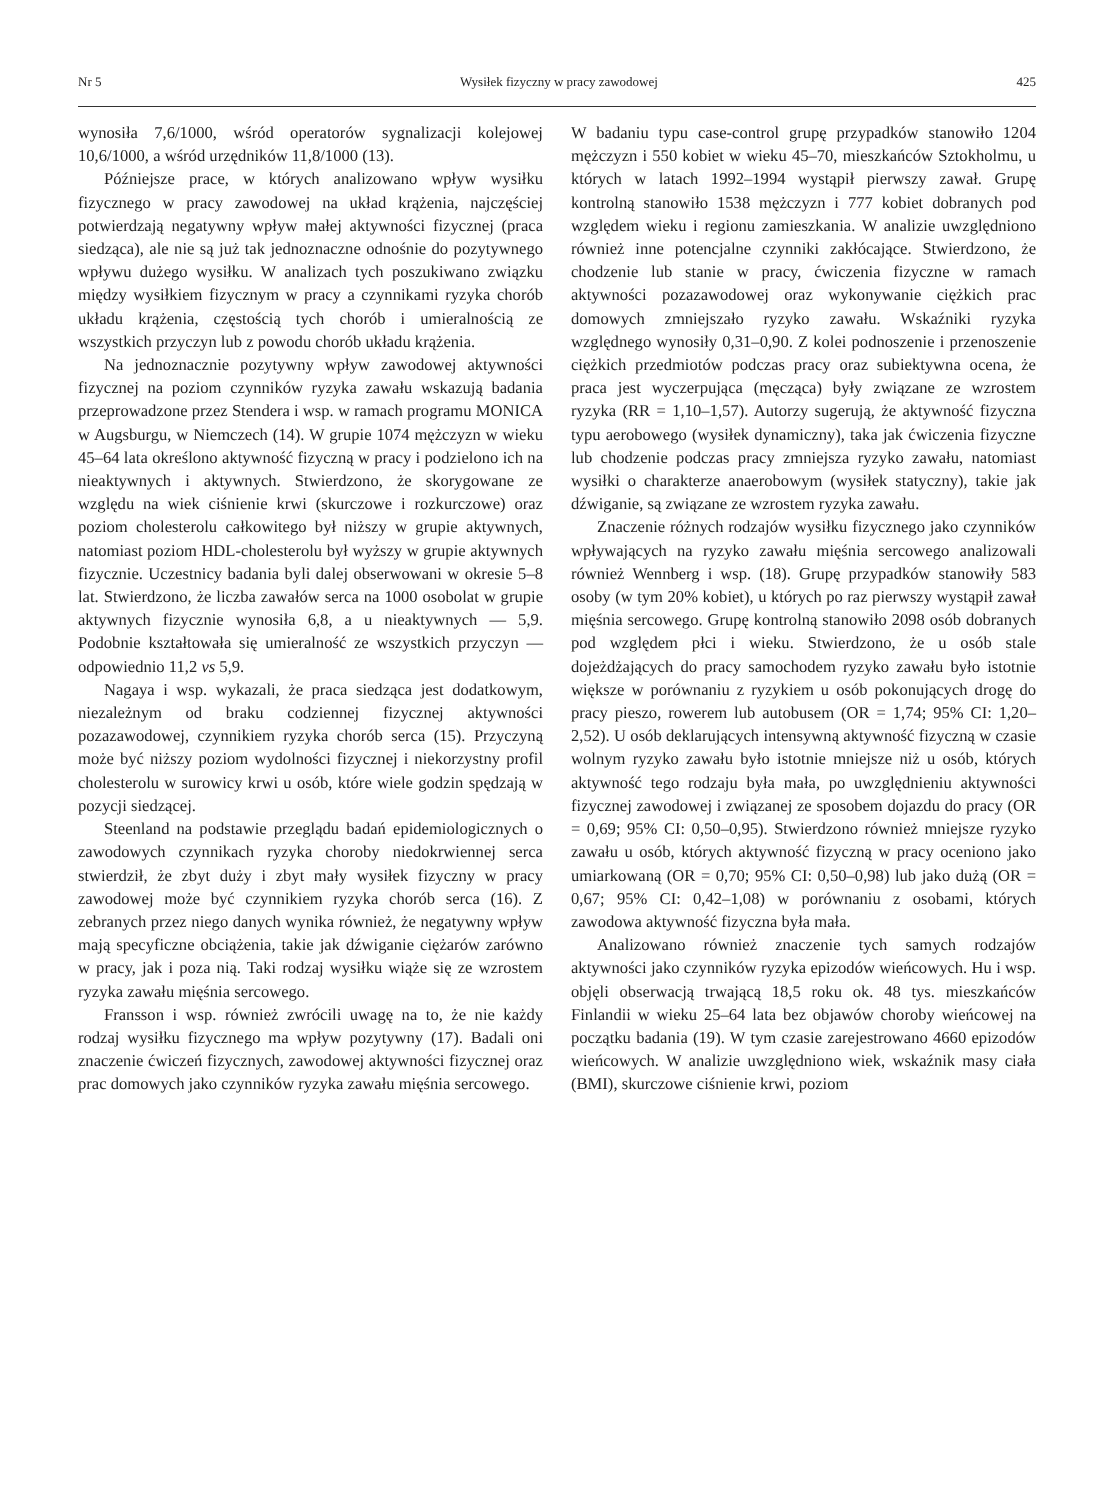Nr 5 Wysiłek fizyczny w pracy zawodowej 425
wynosiła 7,6/1000, wśród operatorów sygnalizacji kolejowej 10,6/1000, a wśród urzędników 11,8/1000 (13).
Późniejsze prace, w których analizowano wpływ wysiłku fizycznego w pracy zawodowej na układ krążenia, najczęściej potwierdzają negatywny wpływ małej aktywności fizycznej (praca siedząca), ale nie są już tak jednoznaczne odnośnie do pozytywnego wpływu dużego wysiłku. W analizach tych poszukiwano związku między wysiłkiem fizycznym w pracy a czynnikami ryzyka chorób układu krążenia, częstością tych chorób i umieralnością ze wszystkich przyczyn lub z powodu chorób układu krążenia.
Na jednoznacznie pozytywny wpływ zawodowej aktywności fizycznej na poziom czynników ryzyka zawału wskazują badania przeprowadzone przez Stendera i wsp. w ramach programu MONICA w Augsburgu, w Niemczech (14). W grupie 1074 mężczyzn w wieku 45–64 lata określono aktywność fizyczną w pracy i podzielono ich na nieaktywnych i aktywnych. Stwierdzono, że skorygowane ze względu na wiek ciśnienie krwi (skurczowe i rozkurczowe) oraz poziom cholesterolu całkowitego był niższy w grupie aktywnych, natomiast poziom HDL-cholesterolu był wyższy w grupie aktywnych fizycznie. Uczestnicy badania byli dalej obserwowani w okresie 5–8 lat. Stwierdzono, że liczba zawałów serca na 1000 osobolat w grupie aktywnych fizycznie wynosiła 6,8, a u nieaktywnych — 5,9. Podobnie kształtowała się umieralność ze wszystkich przyczyn — odpowiednio 11,2 vs 5,9.
Nagaya i wsp. wykazali, że praca siedząca jest dodatkowym, niezależnym od braku codziennej fizycznej aktywności pozazawodowej, czynnikiem ryzyka chorób serca (15). Przyczyną może być niższy poziom wydolności fizycznej i niekorzystny profil cholesterolu w surowicy krwi u osób, które wiele godzin spędzają w pozycji siedzącej.
Steenland na podstawie przeglądu badań epidemiologicznych o zawodowych czynnikach ryzyka choroby niedokrwiennej serca stwierdził, że zbyt duży i zbyt mały wysiłek fizyczny w pracy zawodowej może być czynnikiem ryzyka chorób serca (16). Z zebranych przez niego danych wynika również, że negatywny wpływ mają specyficzne obciążenia, takie jak dźwiganie ciężarów zarówno w pracy, jak i poza nią. Taki rodzaj wysiłku wiąże się ze wzrostem ryzyka zawału mięśnia sercowego.
Fransson i wsp. również zwrócili uwagę na to, że nie każdy rodzaj wysiłku fizycznego ma wpływ pozytywny (17). Badali oni znaczenie ćwiczeń fizycznych, zawodowej aktywności fizycznej oraz prac domowych jako czynników ryzyka zawału mięśnia sercowego.
W badaniu typu case-control grupę przypadków stanowiło 1204 mężczyzn i 550 kobiet w wieku 45–70, mieszkańców Sztokholmu, u których w latach 1992–1994 wystąpił pierwszy zawał. Grupę kontrolną stanowiło 1538 mężczyzn i 777 kobiet dobranych pod względem wieku i regionu zamieszkania. W analizie uwzględniono również inne potencjalne czynniki zakłócające. Stwierdzono, że chodzenie lub stanie w pracy, ćwiczenia fizyczne w ramach aktywności pozazawodowej oraz wykonywanie ciężkich prac domowych zmniejszało ryzyko zawału. Wskaźniki ryzyka względnego wynosiły 0,31–0,90. Z kolei podnoszenie i przenoszenie ciężkich przedmiotów podczas pracy oraz subiektywna ocena, że praca jest wyczerpująca (męcząca) były związane ze wzrostem ryzyka (RR = 1,10–1,57). Autorzy sugerują, że aktywność fizyczna typu aerobowego (wysiłek dynamiczny), taka jak ćwiczenia fizyczne lub chodzenie podczas pracy zmniejsza ryzyko zawału, natomiast wysiłki o charakterze anaerobowym (wysiłek statyczny), takie jak dźwiganie, są związane ze wzrostem ryzyka zawału.
Znaczenie różnych rodzajów wysiłku fizycznego jako czynników wpływających na ryzyko zawału mięśnia sercowego analizowali również Wennberg i wsp. (18). Grupę przypadków stanowiły 583 osoby (w tym 20% kobiet), u których po raz pierwszy wystąpił zawał mięśnia sercowego. Grupę kontrolną stanowiło 2098 osób dobranych pod względem płci i wieku. Stwierdzono, że u osób stale dojeżdżających do pracy samochodem ryzyko zawału było istotnie większe w porównaniu z ryzykiem u osób pokonujących drogę do pracy pieszo, rowerem lub autobusem (OR = 1,74; 95% CI: 1,20–2,52). U osób deklarujących intensywną aktywność fizyczną w czasie wolnym ryzyko zawału było istotnie mniejsze niż u osób, których aktywność tego rodzaju była mała, po uwzględnieniu aktywności fizycznej zawodowej i związanej ze sposobem dojazdu do pracy (OR = 0,69; 95% CI: 0,50–0,95). Stwierdzono również mniejsze ryzyko zawału u osób, których aktywność fizyczną w pracy oceniono jako umiarkowaną (OR = 0,70; 95% CI: 0,50–0,98) lub jako dużą (OR = 0,67; 95% CI: 0,42–1,08) w porównaniu z osobami, których zawodowa aktywność fizyczna była mała.
Analizowano również znaczenie tych samych rodzajów aktywności jako czynników ryzyka epizodów wieńcowych. Hu i wsp. objęli obserwacją trwającą 18,5 roku ok. 48 tys. mieszkańców Finlandii w wieku 25–64 lata bez objawów choroby wieńcowej na początku badania (19). W tym czasie zarejestrowano 4660 epizodów wieńcowych. W analizie uwzględniono wiek, wskaźnik masy ciała (BMI), skurczowe ciśnienie krwi, poziom